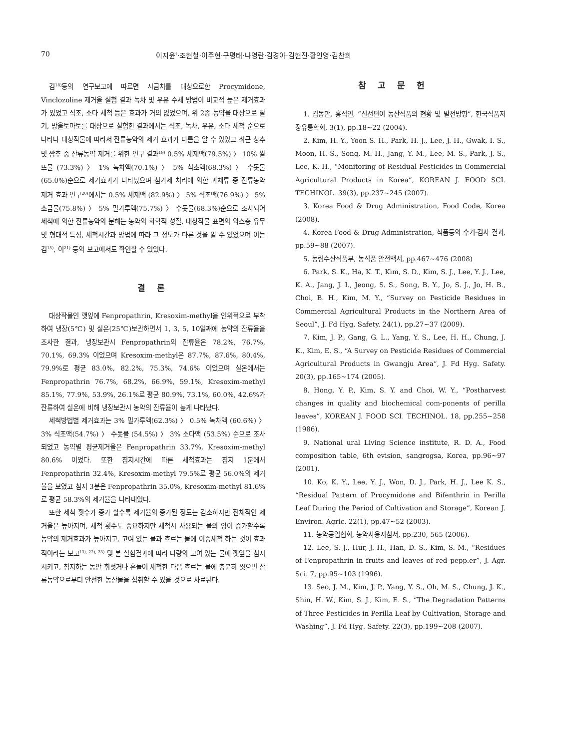70 이지윤<sup>†</sup>·조현철·이주현·구평태·나영란·김경아·김현진·황인영·김찬희
김<sup>18)</sup>등의 연구보고에 따르면 시금치를 대상으로한 Procymidone, Vinclozoline 제거율 실험 결과 녹차 및 우유 수세 방법이 비교적 높은 제거효과가 있었고 식초, 소다 세척 등은 효과가 거의 없었으며, 위 2종 농약을 대상으로 딸기, 방울토마토를 대상으로 실험한 결과에서는 식초, 녹차, 우유, 소다 세척 순으로 나타나 대상작물에 따라서 잔류농약의 제거 효과가 다름을 알 수 있었고 최근 상추 및 쌈추 중 잔류농약 제거를 위한 연구 결과<sup>19)</sup> 0.5% 세제액(79.5%) 〉 10% 쌀뜨물 (73.3%) 〉 1% 녹차액(70.1%) 〉 5% 식초액(68.3%) 〉 수돗물 (65.0%)순으로 제거효과가 나타났으며 첨가제 처리에 의한 과채류 중 잔류농약 제거 효과 연구<sup>20)</sup>에서는 0.5% 세제액 (82.9%) 〉 5% 식초액(76.9%) 〉 5% 소금물(75.8%) 〉 5% 밀가루액(75.7%) 〉 수돗물(68.3%)순으로 조사되어 세척에 의한 잔류농약의 분해는 농약의 화학적 성질, 대상작물 표면의 와스층 유무 및 형태적 특성, 세척시간과 방법에 따라 그 정도가 다른 것을 알 수 있었으며 이는 김<sup>15)</sup>, 이<sup>21)</sup> 등의 보고에서도 확인할 수 있었다.
결 론
대상작물인 깻잎에 Fenpropathrin, Kresoxim-methyl을 인위적으로 부착하여 냉장(5℃) 및 실온(25℃)보관하면서 1, 3, 5, 10일째에 농약의 잔류율을 조사한 결과, 냉장보관시 Fenpropathrin의 잔류율은 78.2%, 76.7%, 70.1%, 69.3% 이었으며 Kresoxim-methyl은 87.7%, 87.6%, 80.4%, 79.9%로 평균 83.0%, 82.2%, 75.3%, 74.6% 이었으며 실온에서는 Fenpropathrin 76.7%, 68.2%, 66.9%, 59.1%, Kresoxim-methyl 85.1%, 77.9%, 53.9%, 26.1%로 평균 80.9%, 73.1%, 60.0%, 42.6%가 잔류하여 실온에 비해 냉장보관시 농약의 잔류율이 높게 나타났다.
세척방법별 제거효과는 3% 밀가루액(62.3%) 〉 0.5% 녹차액 (60.6%) 〉 3% 식초액(54.7%) 〉 수돗물 (54.5%) 〉 3% 소다액 (53.5%) 순으로 조사되었고 농약별 평균제거율은 Fenpropathrin 33.7%, Kresoxim-methyl 80.6% 이었다. 또한 침지시간에 따른 세척효과는 침지 1분에서 Fenpropathrin 32.4%, Kresoxim-methyl 79.5%로 평균 56.0%의 제거율을 보였고 침지 3분은 Fenpropathrin 35.0%, Kresoxim-methyl 81.6% 로 평균 58.3%의 제거율을 나타내었다.
또한 세척 횟수가 증가 할수록 제거율의 증가된 정도는 감소하지만 전체적인 제거율은 높아지며, 세척 횟수도 중요하지만 세척시 사용되는 물의 양이 증가할수록 농약의 제거효과가 높아지고, 고여 있는 물과 흐르는 물에 이중세척 하는 것이 효과적이라는 보고<sup>13), 22), 23)</sup> 및 본 실험결과에 따라 다량의 고여 있는 물에 깻잎을 침지시키고, 침지하는 동안 휘젓거나 흔들어 세척한 다음 흐르는 물에 충분히 씻으면 잔류농약으로부터 안전한 농산물을 섭취할 수 있을 것으로 사료된다.
참 고 문 헌
1. 김동만, 홍석인, “신선편이 농산식품의 현황 및 발전방향”, 한국식품저장유통학회, 3(1), pp.18~22 (2004).
2. Kim, H. Y., Yoon S. H., Park, H. J., Lee, J. H., Gwak, I. S., Moon, H. S., Song, M. H., Jang, Y. M., Lee, M. S., Park, J. S., Lee, K. H., “Monitoring of Residual Pesticides in Commercial Agricultural Products in Korea”, KOREAN J. FOOD SCI. TECHINOL. 39(3), pp.237~245 (2007).
3. Korea Food & Drug Administration, Food Code, Korea (2008).
4. Korea Food & Drug Administration, 식품등의 수거·검사 결과, pp.59~88 (2007).
5. 농림수산식품부, 농식품 안전백서, pp.467~476 (2008)
6. Park, S. K., Ha, K. T., Kim, S. D., Kim, S. J., Lee, Y. J., Lee, K. A., Jang, J. I., Jeong, S. S., Song, B. Y., Jo, S. J., Jo, H. B., Choi, B. H., Kim, M. Y., “Survey on Pesticide Residues in Commercial Agricultural Products in the Northern Area of Seoul”, J. Fd Hyg. Safety. 24(1), pp.27~37 (2009).
7. Kim, J. P., Gang, G. L., Yang, Y. S., Lee, H. H., Chung, J. K., Kim, E. S., “A Survey on Pesticide Residues of Commercial Agricultural Products in Gwangju Area”, J. Fd Hyg. Safety. 20(3), pp.165~174 (2005).
8. Hong, Y. P., Kim, S. Y. and Choi, W. Y., “Postharvest changes in quality and biochemical com-ponents of perilla leaves”, KOREAN J. FOOD SCI. TECHINOL. 18, pp.255~258 (1986).
9. National ural Living Science institute, R. D. A., Food composition table, 6th evision, sangrogsa, Korea, pp.96~97 (2001).
10. Ko, K. Y., Lee, Y. J., Won, D. J., Park, H. J., Lee K. S., “Residual Pattern of Procymidone and Bifenthrin in Perilla Leaf During the Period of Cultivation and Storage”, Korean J. Environ. Agric. 22(1), pp.47~52 (2003).
11. 농약공업협회, 농약사용지침서, pp.230, 565 (2006).
12. Lee, S. J., Hur, J. H., Han, D. S., Kim, S. M., “Residues of Fenpropathrin in fruits and leaves of red pepp.er”, J. Agr. Sci. 7, pp.95~103 (1996).
13. Seo, J. M., Kim, J. P., Yang, Y. S., Oh, M. S., Chung, J. K., Shin, H. W., Kim, S. J., Kim, E. S., “The Degradation Patterns of Three Pesticides in Perilla Leaf by Cultivation, Storage and Washing”, J. Fd Hyg. Safety. 22(3), pp.199~208 (2007).